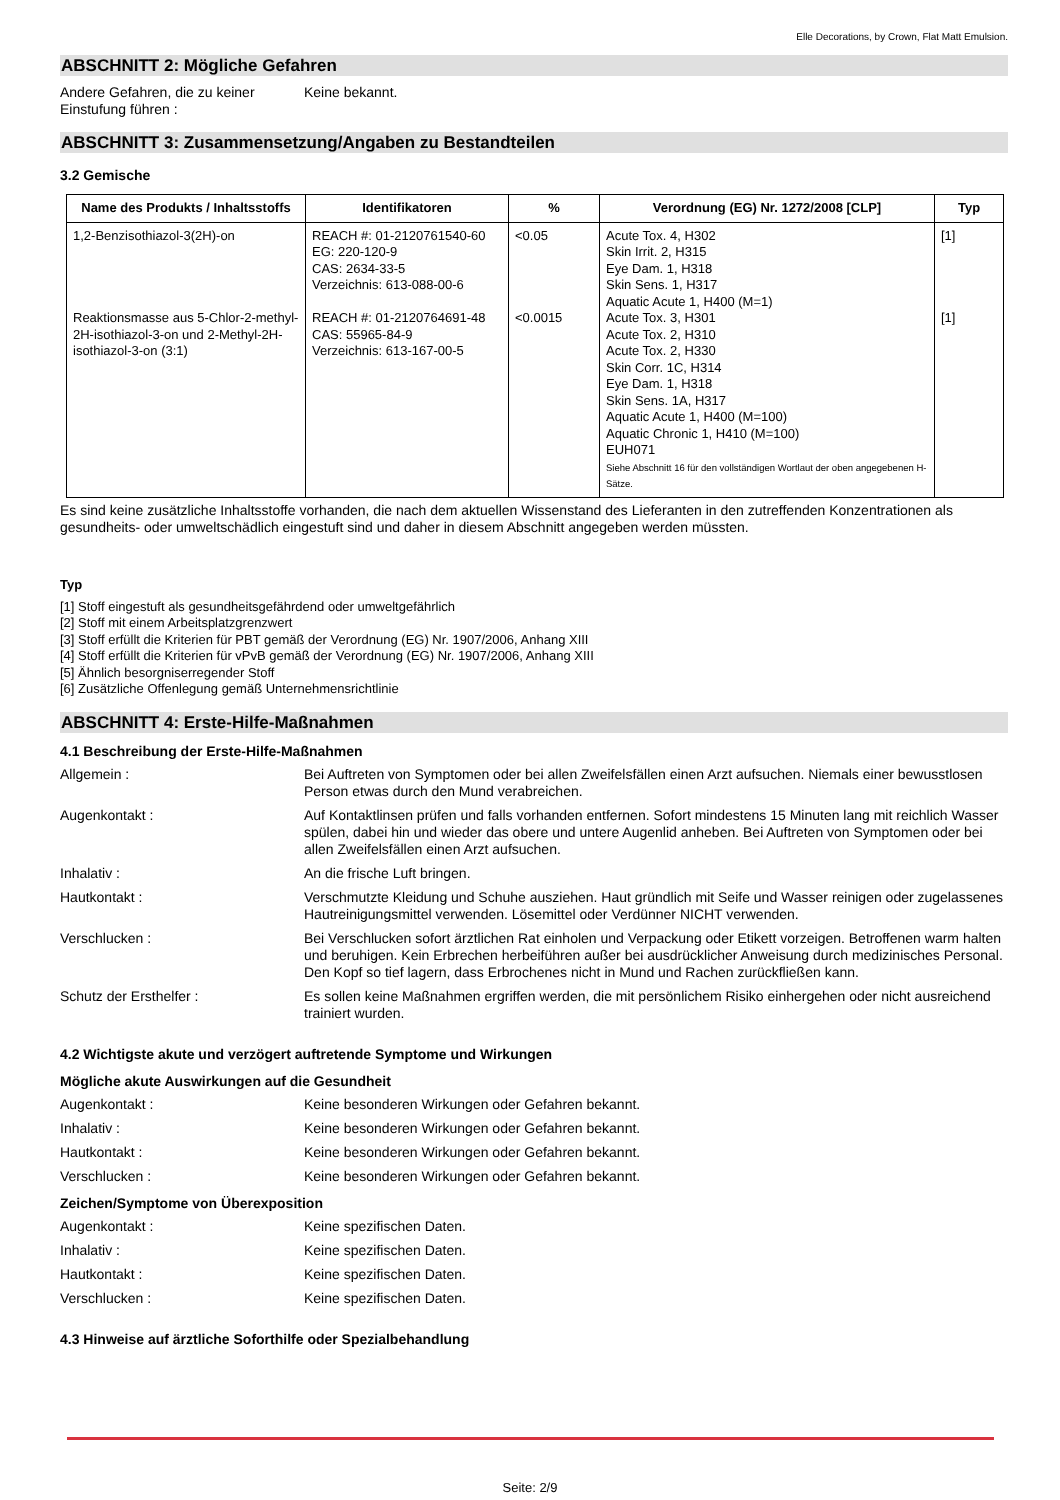Elle Decorations, by Crown, Flat Matt Emulsion.
ABSCHNITT 2: Mögliche Gefahren
Andere Gefahren, die zu keiner Einstufung führen :
Keine bekannt.
ABSCHNITT 3: Zusammensetzung/Angaben zu Bestandteilen
3.2 Gemische
| Name des Produkts / Inhaltsstoffs | Identifikatoren | % | Verordnung (EG) Nr. 1272/2008 [CLP] | Typ |
| --- | --- | --- | --- | --- |
| 1,2-Benzisothiazol-3(2H)-on Reaktionsmasse aus 5-Chlor-2-methyl-2H-isothiazol-3-on und 2-Methyl-2H-isothiazol-3-on (3:1) | REACH #: 01-2120761540-60 EG: 220-120-9 CAS: 2634-33-5 Verzeichnis: 613-088-00-6 REACH #: 01-2120764691-48 CAS: 55965-84-9 Verzeichnis: 613-167-00-5 | <0.05 <0.0015 | Acute Tox. 4, H302 Skin Irrit. 2, H315 Eye Dam. 1, H318 Skin Sens. 1, H317 Aquatic Acute 1, H400 (M=1) Acute Tox. 3, H301 Acute Tox. 2, H310 Acute Tox. 2, H330 Skin Corr. 1C, H314 Eye Dam. 1, H318 Skin Sens. 1A, H317 Aquatic Acute 1, H400 (M=100) Aquatic Chronic 1, H410 (M=100) EUH071 Siehe Abschnitt 16 für den vollständigen Wortlaut der oben angegebenen H-Sätze. | [1] [1] |
Es sind keine zusätzliche Inhaltsstoffe vorhanden, die nach dem aktuellen Wissenstand des Lieferanten in den zutreffenden Konzentrationen als gesundheits- oder umweltschädlich eingestuft sind und daher in diesem Abschnitt angegeben werden müssten.
Typ
[1] Stoff eingestuft als gesundheitsgefährdend oder umweltgefährlich
[2] Stoff mit einem Arbeitsplatzgrenzwert
[3] Stoff erfüllt die Kriterien für PBT gemäß der Verordnung (EG) Nr. 1907/2006, Anhang XIII
[4] Stoff erfüllt die Kriterien für vPvB gemäß der Verordnung (EG) Nr. 1907/2006, Anhang XIII
[5] Ähnlich besorgniserregender Stoff
[6] Zusätzliche Offenlegung gemäß Unternehmensrichtlinie
ABSCHNITT 4: Erste-Hilfe-Maßnahmen
4.1 Beschreibung der Erste-Hilfe-Maßnahmen
Allgemein : Bei Auftreten von Symptomen oder bei allen Zweifelsfällen einen Arzt aufsuchen. Niemals einer bewusstlosen Person etwas durch den Mund verabreichen.
Augenkontakt : Auf Kontaktlinsen prüfen und falls vorhanden entfernen. Sofort mindestens 15 Minuten lang mit reichlich Wasser spülen, dabei hin und wieder das obere und untere Augenlid anheben. Bei Auftreten von Symptomen oder bei allen Zweifelsfällen einen Arzt aufsuchen.
Inhalativ : An die frische Luft bringen.
Hautkontakt : Verschmutzte Kleidung und Schuhe ausziehen. Haut gründlich mit Seife und Wasser reinigen oder zugelassenes Hautreinigungsmittel verwenden. Lösemittel oder Verdünner NICHT verwenden.
Verschlucken : Bei Verschlucken sofort ärztlichen Rat einholen und Verpackung oder Etikett vorzeigen. Betroffenen warm halten und beruhigen. Kein Erbrechen herbeiführen außer bei ausdrücklicher Anweisung durch medizinisches Personal. Den Kopf so tief lagern, dass Erbrochenes nicht in Mund und Rachen zurückfließen kann.
Schutz der Ersthelfer : Es sollen keine Maßnahmen ergriffen werden, die mit persönlichem Risiko einhergehen oder nicht ausreichend trainiert wurden.
4.2 Wichtigste akute und verzögert auftretende Symptome und Wirkungen
Mögliche akute Auswirkungen auf die Gesundheit
Augenkontakt : Keine besonderen Wirkungen oder Gefahren bekannt.
Inhalativ : Keine besonderen Wirkungen oder Gefahren bekannt.
Hautkontakt : Keine besonderen Wirkungen oder Gefahren bekannt.
Verschlucken : Keine besonderen Wirkungen oder Gefahren bekannt.
Zeichen/Symptome von Überexposition
Augenkontakt : Keine spezifischen Daten.
Inhalativ : Keine spezifischen Daten.
Hautkontakt : Keine spezifischen Daten.
Verschlucken : Keine spezifischen Daten.
4.3 Hinweise auf ärztliche Soforthilfe oder Spezialbehandlung
Seite: 2/9